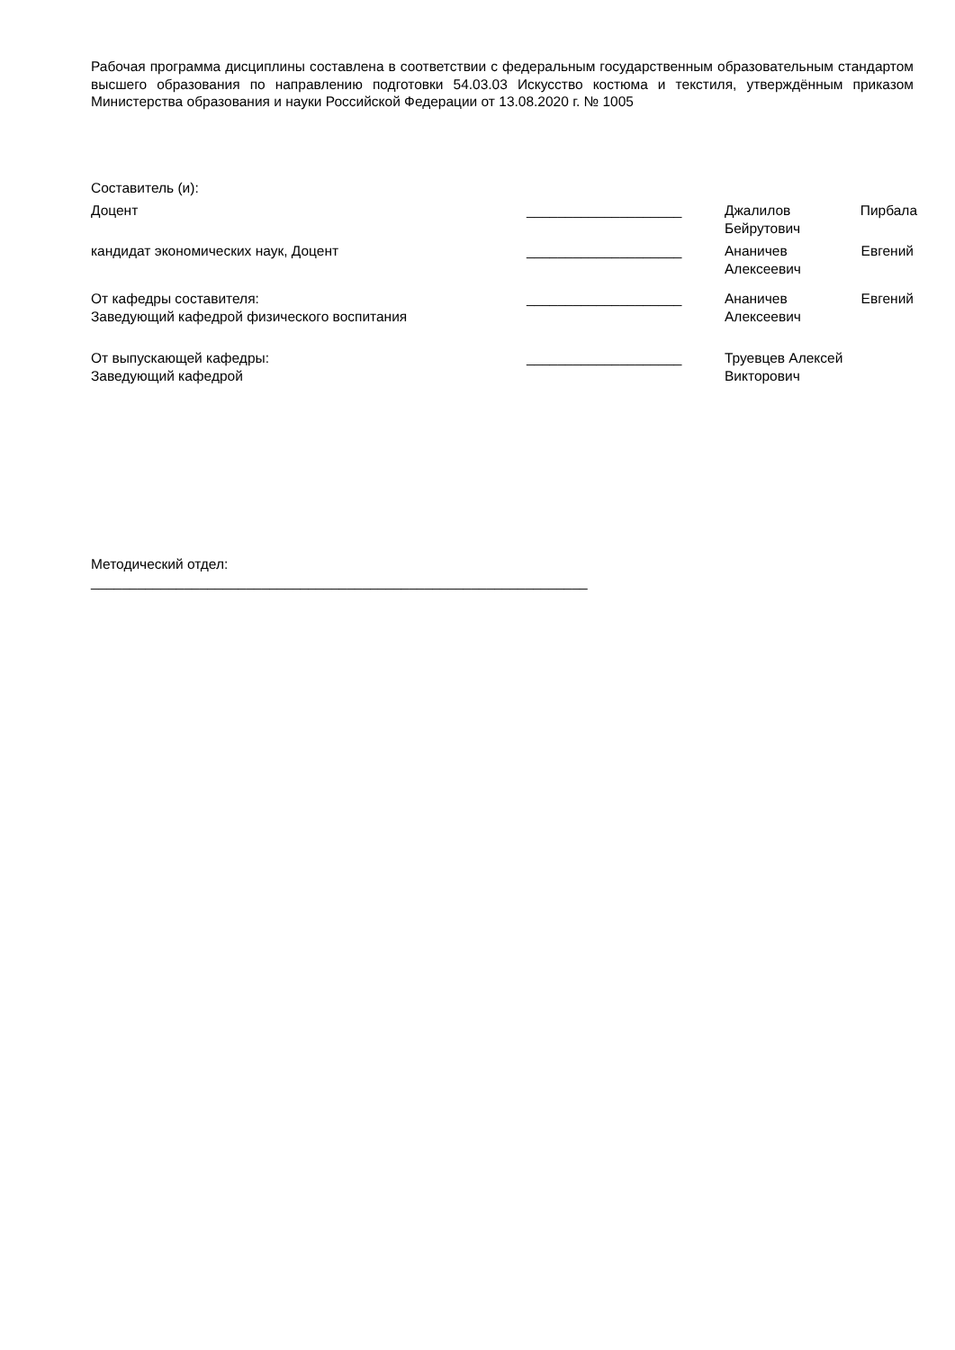Рабочая программа дисциплины составлена в соответствии с федеральным государственным образовательным стандартом высшего образования по направлению подготовки 54.03.03 Искусство костюма и текстиля, утверждённым приказом Министерства образования и науки Российской Федерации от 13.08.2020 г. № 1005
Составитель (и):
Доцент ____________________ Джалилов Пирбала Бейрутович
кандидат экономических наук, Доцент ____________________ Ананичев Евгений Алексеевич
От кафедры составителя:
Заведующий кафедрой физического воспитания
____________________ Ананичев Евгений Алексеевич
От выпускающей кафедры:
Заведующий кафедрой
____________________ Труевцев Алексей
Викторович
Методический отдел:
________________________________________________________________